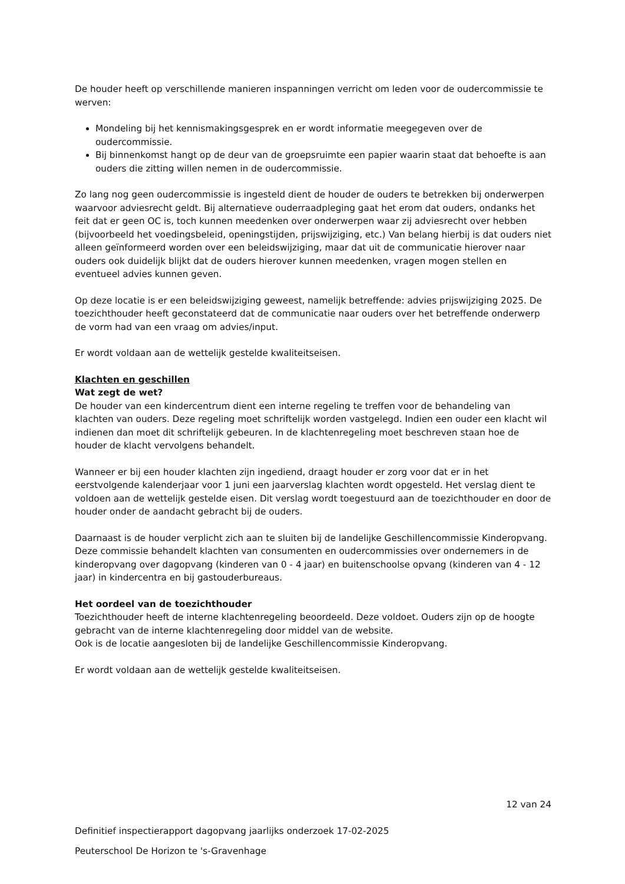De houder heeft op verschillende manieren inspanningen verricht om leden voor de oudercommissie te werven:
Mondeling bij het kennismakingsgesprek en er wordt informatie meegegeven over de oudercommissie.
Bij binnenkomst hangt op de deur van de groepsruimte een papier waarin staat dat behoefte is aan ouders die zitting willen nemen in de oudercommissie.
Zo lang nog geen oudercommissie is ingesteld dient de houder de ouders te betrekken bij onderwerpen waarvoor adviesrecht geldt. Bij alternatieve ouderraadpleging gaat het erom dat ouders, ondanks het feit dat er geen OC is, toch kunnen meedenken over onderwerpen waar zij adviesrecht over hebben (bijvoorbeeld het voedingsbeleid, openingstijden, prijswijziging, etc.) Van belang hierbij is dat ouders niet alleen geïnformeerd worden over een beleidswijziging, maar dat uit de communicatie hierover naar ouders ook duidelijk blijkt dat de ouders hierover kunnen meedenken, vragen mogen stellen en eventueel advies kunnen geven.
Op deze locatie is er een beleidswijziging geweest, namelijk betreffende: advies prijswijziging 2025. De toezichthouder heeft geconstateerd dat de communicatie naar ouders over het betreffende onderwerp de vorm had van een vraag om advies/input.
Er wordt voldaan aan de wettelijk gestelde kwaliteitseisen.
Klachten en geschillen
Wat zegt de wet?
De houder van een kindercentrum dient een interne regeling te treffen voor de behandeling van klachten van ouders. Deze regeling moet schriftelijk worden vastgelegd. Indien een ouder een klacht wil indienen dan moet dit schriftelijk gebeuren. In de klachtenregeling moet beschreven staan hoe de houder de klacht vervolgens behandelt.
Wanneer er bij een houder klachten zijn ingediend, draagt houder er zorg voor dat er in het eerstvolgende kalenderjaar voor 1 juni een jaarverslag klachten wordt opgesteld. Het verslag dient te voldoen aan de wettelijk gestelde eisen. Dit verslag wordt toegestuurd aan de toezichthouder en door de houder onder de aandacht gebracht bij de ouders.
Daarnaast is de houder verplicht zich aan te sluiten bij de landelijke Geschillencommissie Kinderopvang. Deze commissie behandelt klachten van consumenten en oudercommissies over ondernemers in de kinderopvang over dagopvang (kinderen van 0 - 4 jaar) en buitenschoolse opvang (kinderen van 4 - 12 jaar) in kindercentra en bij gastouderbureaus.
Het oordeel van de toezichthouder
Toezichthouder heeft de interne klachtenregeling beoordeeld. Deze voldoet. Ouders zijn op de hoogte gebracht van de interne klachtenregeling door middel van de website.
Ook is de locatie aangesloten bij de landelijke Geschillencommissie Kinderopvang.
Er wordt voldaan aan de wettelijk gestelde kwaliteitseisen.
12 van 24
Definitief inspectierapport dagopvang jaarlijks onderzoek 17-02-2025
Peuterschool De Horizon te 's-Gravenhage